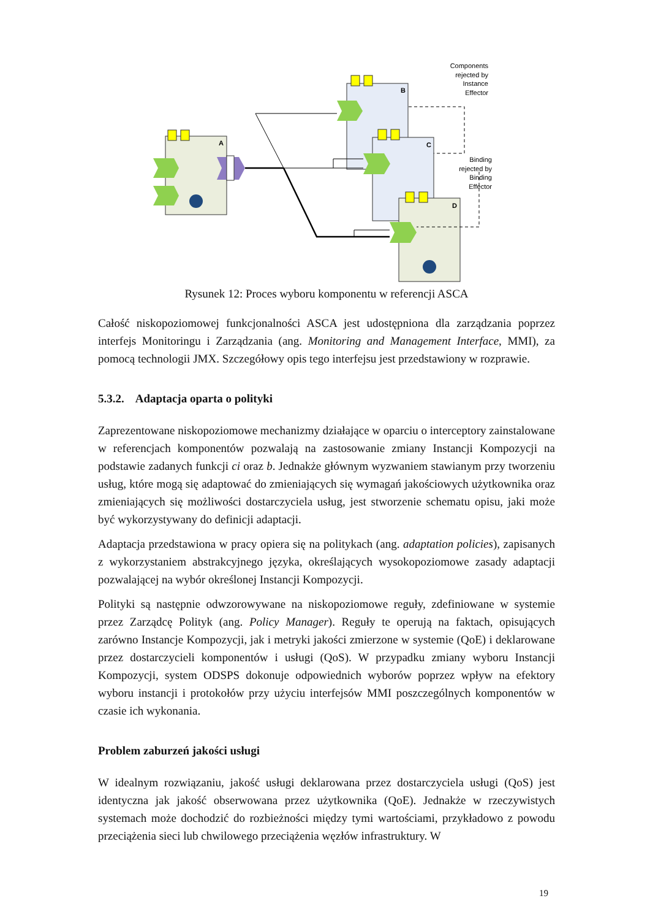A
B
C
D
Components
rejected by
Instance
Effector
Binding
rejected by
Binding
Effector
Rysunek 12: Proces wyboru komponentu w referencji ASCA
Całość niskopoziomowej funkcjonalności ASCA jest udostępniona dla zarządzania poprzez interfejs Monitoringu i Zarządzania (ang. Monitoring and Management Interface, MMI), za pomocą technologii JMX. Szczegółowy opis tego interfejsu jest przedstawiony w rozprawie.
5.3.2. Adaptacja oparta o polityki
Zaprezentowane niskopoziomowe mechanizmy działające w oparciu o interceptory zainstalowane w referencjach komponentów pozwalają na zastosowanie zmiany Instancji Kompozycji na podstawie zadanych funkcji ci oraz b. Jednakże głównym wyzwaniem stawianym przy tworzeniu usług, które mogą się adaptować do zmieniających się wymagań jakościowych użytkownika oraz zmieniających się możliwości dostarczyciela usług, jest stworzenie schematu opisu, jaki może być wykorzystywany do definicji adaptacji.
Adaptacja przedstawiona w pracy opiera się na politykach (ang. adaptation policies), zapisanych z wykorzystaniem abstrakcyjnego języka, określających wysokopoziomowe zasady adaptacji pozwalającej na wybór określonej Instancji Kompozycji.
Polityki są następnie odwzorowywane na niskopoziomowe reguły, zdefiniowane w systemie przez Zarządcę Polityk (ang. Policy Manager). Reguły te operują na faktach, opisujących zarówno Instancje Kompozycji, jak i metryki jakości zmierzone w systemie (QoE) i deklarowane przez dostarczycieli komponentów i usługi (QoS). W przypadku zmiany wyboru Instancji Kompozycji, system ODSPS dokonuje odpowiednich wyborów poprzez wpływ na efektory wyboru instancji i protokołów przy użyciu interfejsów MMI poszczególnych komponentów w czasie ich wykonania.
Problem zaburzeń jakości usługi
W idealnym rozwiązaniu, jakość usługi deklarowana przez dostarczyciela usługi (QoS) jest identyczna jak jakość obserwowana przez użytkownika (QoE). Jednakże w rzeczywistych systemach może dochodzić do rozbieżności między tymi wartościami, przykładowo z powodu przeciążenia sieci lub chwilowego przeciążenia węzłów infrastruktury. W
19